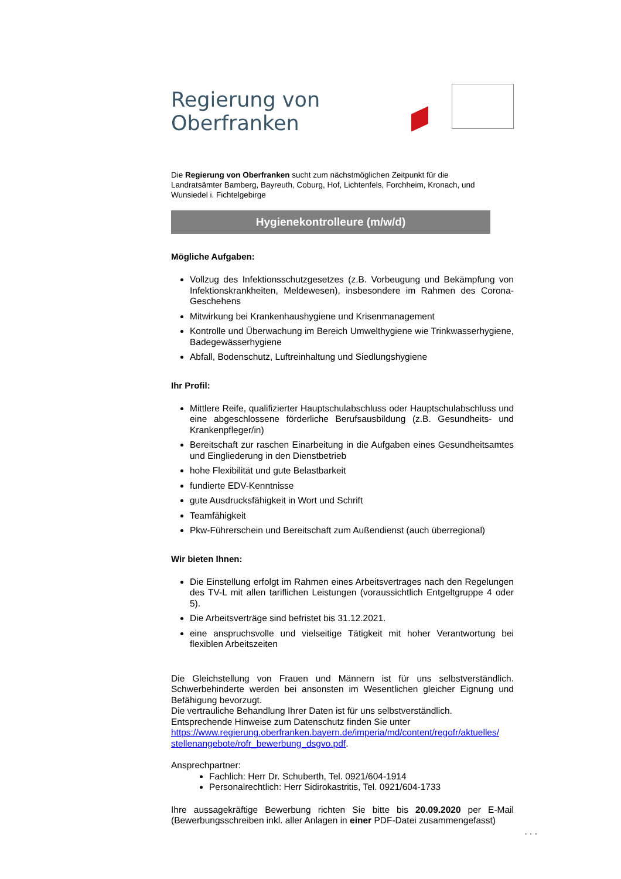Regierung von Oberfranken
Die Regierung von Oberfranken sucht zum nächstmöglichen Zeitpunkt für die Landratsämter Bamberg, Bayreuth, Coburg, Hof, Lichtenfels, Forchheim, Kronach, und Wunsiedel i. Fichtelgebirge
Hygienekontrolleure (m/w/d)
Mögliche Aufgaben:
Vollzug des Infektionsschutzgesetzes (z.B. Vorbeugung und Bekämpfung von Infektionskrankheiten, Meldewesen), insbesondere im Rahmen des Corona-Geschehens
Mitwirkung bei Krankenhaushygiene und Krisenmanagement
Kontrolle und Überwachung im Bereich Umwelthygiene wie Trinkwasserhygiene, Badegewässerhygiene
Abfall, Bodenschutz, Luftreinhaltung und Siedlungshygiene
Ihr Profil:
Mittlere Reife, qualifizierter Hauptschulabschluss oder Hauptschulabschluss und eine abgeschlossene förderliche Berufsausbildung (z.B. Gesundheits- und Krankenpfleger/in)
Bereitschaft zur raschen Einarbeitung in die Aufgaben eines Gesundheitsamtes und Eingliederung in den Dienstbetrieb
hohe Flexibilität und gute Belastbarkeit
fundierte EDV-Kenntnisse
gute Ausdrucksfähigkeit in Wort und Schrift
Teamfähigkeit
Pkw-Führerschein und Bereitschaft zum Außendienst (auch überregional)
Wir bieten Ihnen:
Die Einstellung erfolgt im Rahmen eines Arbeitsvertrages nach den Regelungen des TV-L mit allen tariflichen Leistungen (voraussichtlich Entgeltgruppe 4 oder 5).
Die Arbeitsverträge sind befristet bis 31.12.2021.
eine anspruchsvolle und vielseitige Tätigkeit mit hoher Verantwortung bei flexiblen Arbeitszeiten
Die Gleichstellung von Frauen und Männern ist für uns selbstverständlich. Schwerbehinderte werden bei ansonsten im Wesentlichen gleicher Eignung und Befähigung bevorzugt.
Die vertrauliche Behandlung Ihrer Daten ist für uns selbstverständlich.
Entsprechende Hinweise zum Datenschutz finden Sie unter
https://www.regierung.oberfranken.bayern.de/imperia/md/content/regofr/aktuelles/ stellenangebote/rofr_bewerbung_dsgvo.pdf.
Ansprechpartner:
Fachlich: Herr Dr. Schuberth, Tel. 0921/604-1914
Personalrechtlich: Herr Sidirokastritis, Tel. 0921/604-1733
Ihre aussagekräftige Bewerbung richten Sie bitte bis 20.09.2020 per E-Mail (Bewerbungsschreiben inkl. aller Anlagen in einer PDF-Datei zusammengefasst)
. . .